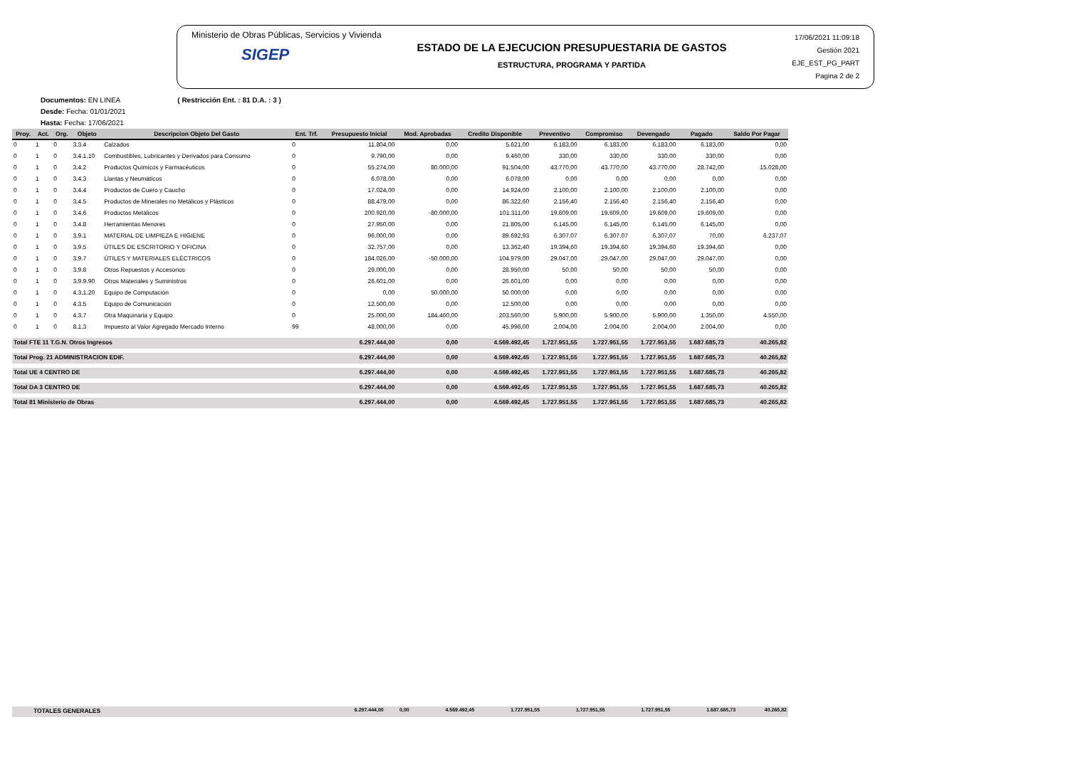Ministerio de Obras Públicas, Servicios y Vivienda
SIGEP
ESTADO DE LA EJECUCION PRESUPUESTARIA DE GASTOS
ESTRUCTURA, PROGRAMA Y PARTIDA
17/06/2021 11:09:18
Gestión 2021
EJE_EST_PG_PART
Pagina 2 de 2
Documentos: EN LINEA ( Restricción Ent. : 81 D.A. : 3 )
Desde: Fecha: 01/01/2021
Hasta: Fecha: 17/06/2021
| Proy. | Act. | Org. | Objeto | Descripcion Objeto Del Gasto | Ent. Trf. | Presupuesto Inicial | Mod. Aprobadas | Credito Disponible | Preventivo | Compromiso | Devengado | Pagado | Saldo Por Pagar |
| --- | --- | --- | --- | --- | --- | --- | --- | --- | --- | --- | --- | --- | --- |
| 0 | 1 | 0 | 3.3.4 | Calzados | 0 | 11.804,00 | 0,00 | 5.621,00 | 6.183,00 | 6.183,00 | 6.183,00 | 6.183,00 | 0,00 |
| 0 | 1 | 0 | 3.4.1.10 | Combustibles, Lubricantes y Derivados para Consumo | 0 | 9.790,00 | 0,00 | 9.460,00 | 330,00 | 330,00 | 330,00 | 330,00 | 0,00 |
| 0 | 1 | 0 | 3.4.2 | Productos Químicos y Farmacéuticos | 0 | 55.274,00 | 80.000,00 | 91.504,00 | 43.770,00 | 43.770,00 | 43.770,00 | 28.742,00 | 15.028,00 |
| 0 | 1 | 0 | 3.4.3 | Llantas y Neumáticos | 0 | 6.078,00 | 0,00 | 6.078,00 | 0,00 | 0,00 | 0,00 | 0,00 | 0,00 |
| 0 | 1 | 0 | 3.4.4 | Productos de Cuero y Caucho | 0 | 17.024,00 | 0,00 | 14.924,00 | 2.100,00 | 2.100,00 | 2.100,00 | 2.100,00 | 0,00 |
| 0 | 1 | 0 | 3.4.5 | Productos de Minerales no Metálicos y Plásticos | 0 | 88.479,00 | 0,00 | 86.322,60 | 2.156,40 | 2.156,40 | 2.156,40 | 2.156,40 | 0,00 |
| 0 | 1 | 0 | 3.4.6 | Productos Metálicos | 0 | 200.920,00 | -80.000,00 | 101.311,00 | 19.609,00 | 19.609,00 | 19.609,00 | 19.609,00 | 0,00 |
| 0 | 1 | 0 | 3.4.8 | Herramientas Menores | 0 | 27.950,00 | 0,00 | 21.805,00 | 6.145,00 | 6.145,00 | 6.145,00 | 6.145,00 | 0,00 |
| 0 | 1 | 0 | 3.9.1 | MATERIAL DE LIMPIEZA E HIGIENE | 0 | 96.000,00 | 0,00 | 89.692,93 | 6.307,07 | 6.307,07 | 6.307,07 | 70,00 | 6.237,07 |
| 0 | 1 | 0 | 3.9.5 | ÚTILES DE ESCRITORIO Y OFICINA | 0 | 32.757,00 | 0,00 | 13.362,40 | 19.394,60 | 19.394,60 | 19.394,60 | 19.394,60 | 0,00 |
| 0 | 1 | 0 | 3.9.7 | ÚTILES Y MATERIALES ELÉCTRICOS | 0 | 184.026,00 | -50.000,00 | 104.979,00 | 29.047,00 | 29.047,00 | 29.047,00 | 29.047,00 | 0,00 |
| 0 | 1 | 0 | 3.9.8 | Otros Repuestos y Accesorios | 0 | 29.000,00 | 0,00 | 28.950,00 | 50,00 | 50,00 | 50,00 | 50,00 | 0,00 |
| 0 | 1 | 0 | 3.9.9.90 | Otros Materiales y Suministros | 0 | 26.601,00 | 0,00 | 26.601,00 | 0,00 | 0,00 | 0,00 | 0,00 | 0,00 |
| 0 | 1 | 0 | 4.3.1.20 | Equipo de Computación | 0 | 0,00 | 50.000,00 | 50.000,00 | 0,00 | 0,00 | 0,00 | 0,00 | 0,00 |
| 0 | 1 | 0 | 4.3.5 | Equipo de Comunicación | 0 | 12.500,00 | 0,00 | 12.500,00 | 0,00 | 0,00 | 0,00 | 0,00 | 0,00 |
| 0 | 1 | 0 | 4.3.7 | Otra Maquinaria y Equipo | 0 | 25.000,00 | 184.460,00 | 203.560,00 | 5.900,00 | 5.900,00 | 5.900,00 | 1.350,00 | 4.550,00 |
| 0 | 1 | 0 | 8.1.3 | Impuesto al Valor Agregado Mercado Interno | 99 | 48.000,00 | 0,00 | 45.996,00 | 2.004,00 | 2.004,00 | 2.004,00 | 2.004,00 | 0,00 |
| Total FTE 11 T.G.N. Otros Ingresos | | | | | | 6.297.444,00 | 0,00 | 4.569.492,45 | 1.727.951,55 | 1.727.951,55 | 1.727.951,55 | 1.687.685,73 | 40.265,82 |
| Total Prog. 21 ADMINISTRACION EDIF. | | | | | | 6.297.444,00 | 0,00 | 4.569.492,45 | 1.727.951,55 | 1.727.951,55 | 1.727.951,55 | 1.687.685,73 | 40.265,82 |
| Total UE 4 CENTRO DE | | | | | | 6.297.444,00 | 0,00 | 4.569.492,45 | 1.727.951,55 | 1.727.951,55 | 1.727.951,55 | 1.687.685,73 | 40.265,82 |
| Total DA 3 CENTRO DE | | | | | | 6.297.444,00 | 0,00 | 4.569.492,45 | 1.727.951,55 | 1.727.951,55 | 1.727.951,55 | 1.687.685,73 | 40.265,82 |
| Total 81 Ministerio de Obras | | | | | | 6.297.444,00 | 0,00 | 4.569.492,45 | 1.727.951,55 | 1.727.951,55 | 1.727.951,55 | 1.687.685,73 | 40.265,82 |
| TOTALES GENERALES | 6.297.444,00 | 0,00 | 4.569.492,45 | 1.727.951,55 | 1.727.951,55 | 1.727.951,55 | 1.687.685,73 | 40.265,82 |